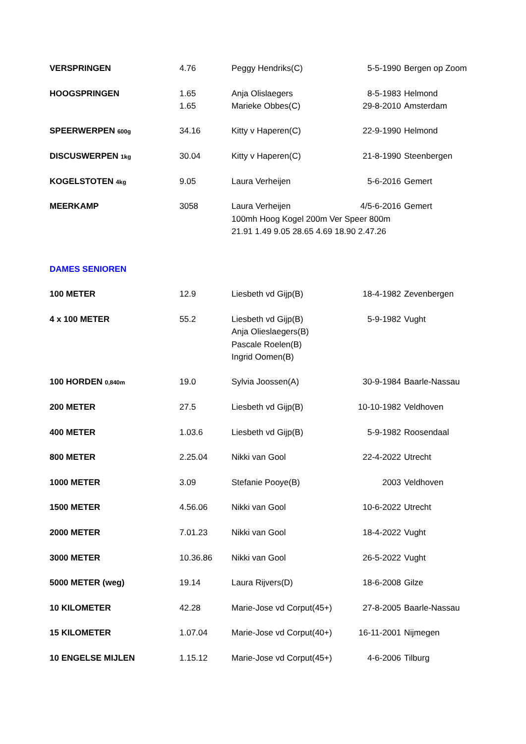| VERSPRINGEN | 4.76 | Peggy Hendriks(C) | 5-5-1990 | Bergen op Zoom |
| HOOGSPRINGEN | 1.65 | Anja Olislaegers | 8-5-1983 | Helmond |
| | 1.65 | Marieke Obbes(C) | 29-8-2010 | Amsterdam |
| SPEERWERPEN 600g | 34.16 | Kitty v Haperen(C) | 22-9-1990 | Helmond |
| DISCUSWERPEN 1kg | 30.04 | Kitty v Haperen(C) | 21-8-1990 | Steenbergen |
| KOGELSTOTEN 4kg | 9.05 | Laura Verheijen | 5-6-2016 | Gemert |
| MEERKAMP | 3058 | Laura Verheijen | 4/5-6-2016 | Gemert |
| | | 100mh Hoog Kogel 200m Ver Speer 800m | | |
| | | 21.91 1.49 9.05 28.65 4.69 18.90 2.47.26 | | |
| DAMES SENIOREN | | | | |
| 100 METER | 12.9 | Liesbeth vd Gijp(B) | 18-4-1982 | Zevenbergen |
| 4 x 100 METER | 55.2 | Liesbeth vd Gijp(B) | 5-9-1982 | Vught |
| | | Anja Olieslaegers(B) | | |
| | | Pascale Roelen(B) | | |
| | | Ingrid Oomen(B) | | |
| 100 HORDEN 0,840m | 19.0 | Sylvia Joossen(A) | 30-9-1984 | Baarle-Nassau |
| 200 METER | 27.5 | Liesbeth vd Gijp(B) | 10-10-1982 | Veldhoven |
| 400 METER | 1.03.6 | Liesbeth vd Gijp(B) | 5-9-1982 | Roosendaal |
| 800 METER | 2.25.04 | Nikki van Gool | 22-4-2022 | Utrecht |
| 1000 METER | 3.09 | Stefanie Pooye(B) | 2003 | Veldhoven |
| 1500 METER | 4.56.06 | Nikki van Gool | 10-6-2022 | Utrecht |
| 2000 METER | 7.01.23 | Nikki van Gool | 18-4-2022 | Vught |
| 3000 METER | 10.36.86 | Nikki van Gool | 26-5-2022 | Vught |
| 5000 METER (weg) | 19.14 | Laura Rijvers(D) | 18-6-2008 | Gilze |
| 10 KILOMETER | 42.28 | Marie-Jose vd Corput(45+) | 27-8-2005 | Baarle-Nassau |
| 15 KILOMETER | 1.07.04 | Marie-Jose vd Corput(40+) | 16-11-2001 | Nijmegen |
| 10 ENGELSE MIJLEN | 1.15.12 | Marie-Jose vd Corput(45+) | 4-6-2006 | Tilburg |